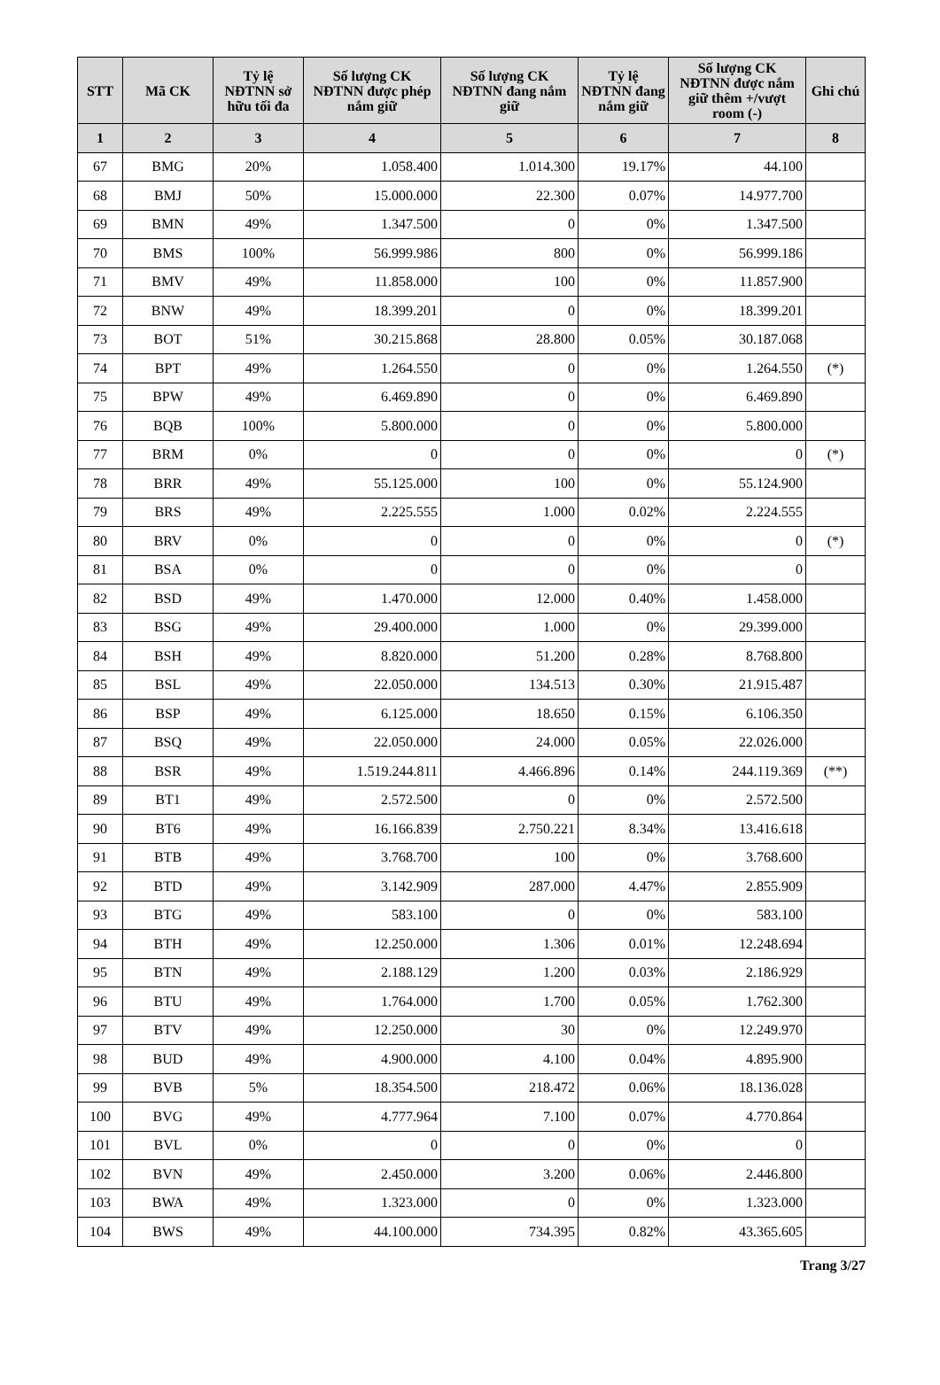| STT | Mã CK | Tỷ lệ NĐTNN sở hữu tối đa | Số lượng CK NĐTNN được phép nắm giữ | Số lượng CK NĐTNN đang nắm giữ | Tỷ lệ NĐTNN đang nắm giữ | Số lượng CK NĐTNN được nắm giữ thêm +/vượt room (-) | Ghi chú |
| --- | --- | --- | --- | --- | --- | --- | --- |
| 1 | 2 | 3 | 4 | 5 | 6 | 7 | 8 |
| 67 | BMG | 20% | 1.058.400 | 1.014.300 | 19.17% | 44.100 | |
| 68 | BMJ | 50% | 15.000.000 | 22.300 | 0.07% | 14.977.700 | |
| 69 | BMN | 49% | 1.347.500 | 0 | 0% | 1.347.500 | |
| 70 | BMS | 100% | 56.999.986 | 800 | 0% | 56.999.186 | |
| 71 | BMV | 49% | 11.858.000 | 100 | 0% | 11.857.900 | |
| 72 | BNW | 49% | 18.399.201 | 0 | 0% | 18.399.201 | |
| 73 | BOT | 51% | 30.215.868 | 28.800 | 0.05% | 30.187.068 | |
| 74 | BPT | 49% | 1.264.550 | 0 | 0% | 1.264.550 | (*) |
| 75 | BPW | 49% | 6.469.890 | 0 | 0% | 6.469.890 | |
| 76 | BQB | 100% | 5.800.000 | 0 | 0% | 5.800.000 | |
| 77 | BRM | 0% | 0 | 0 | 0% | 0 | (*) |
| 78 | BRR | 49% | 55.125.000 | 100 | 0% | 55.124.900 | |
| 79 | BRS | 49% | 2.225.555 | 1.000 | 0.02% | 2.224.555 | |
| 80 | BRV | 0% | 0 | 0 | 0% | 0 | (*) |
| 81 | BSA | 0% | 0 | 0 | 0% | 0 | |
| 82 | BSD | 49% | 1.470.000 | 12.000 | 0.40% | 1.458.000 | |
| 83 | BSG | 49% | 29.400.000 | 1.000 | 0% | 29.399.000 | |
| 84 | BSH | 49% | 8.820.000 | 51.200 | 0.28% | 8.768.800 | |
| 85 | BSL | 49% | 22.050.000 | 134.513 | 0.30% | 21.915.487 | |
| 86 | BSP | 49% | 6.125.000 | 18.650 | 0.15% | 6.106.350 | |
| 87 | BSQ | 49% | 22.050.000 | 24.000 | 0.05% | 22.026.000 | |
| 88 | BSR | 49% | 1.519.244.811 | 4.466.896 | 0.14% | 244.119.369 | (**) |
| 89 | BT1 | 49% | 2.572.500 | 0 | 0% | 2.572.500 | |
| 90 | BT6 | 49% | 16.166.839 | 2.750.221 | 8.34% | 13.416.618 | |
| 91 | BTB | 49% | 3.768.700 | 100 | 0% | 3.768.600 | |
| 92 | BTD | 49% | 3.142.909 | 287.000 | 4.47% | 2.855.909 | |
| 93 | BTG | 49% | 583.100 | 0 | 0% | 583.100 | |
| 94 | BTH | 49% | 12.250.000 | 1.306 | 0.01% | 12.248.694 | |
| 95 | BTN | 49% | 2.188.129 | 1.200 | 0.03% | 2.186.929 | |
| 96 | BTU | 49% | 1.764.000 | 1.700 | 0.05% | 1.762.300 | |
| 97 | BTV | 49% | 12.250.000 | 30 | 0% | 12.249.970 | |
| 98 | BUD | 49% | 4.900.000 | 4.100 | 0.04% | 4.895.900 | |
| 99 | BVB | 5% | 18.354.500 | 218.472 | 0.06% | 18.136.028 | |
| 100 | BVG | 49% | 4.777.964 | 7.100 | 0.07% | 4.770.864 | |
| 101 | BVL | 0% | 0 | 0 | 0% | 0 | |
| 102 | BVN | 49% | 2.450.000 | 3.200 | 0.06% | 2.446.800 | |
| 103 | BWA | 49% | 1.323.000 | 0 | 0% | 1.323.000 | |
| 104 | BWS | 49% | 44.100.000 | 734.395 | 0.82% | 43.365.605 | |
Trang 3/27